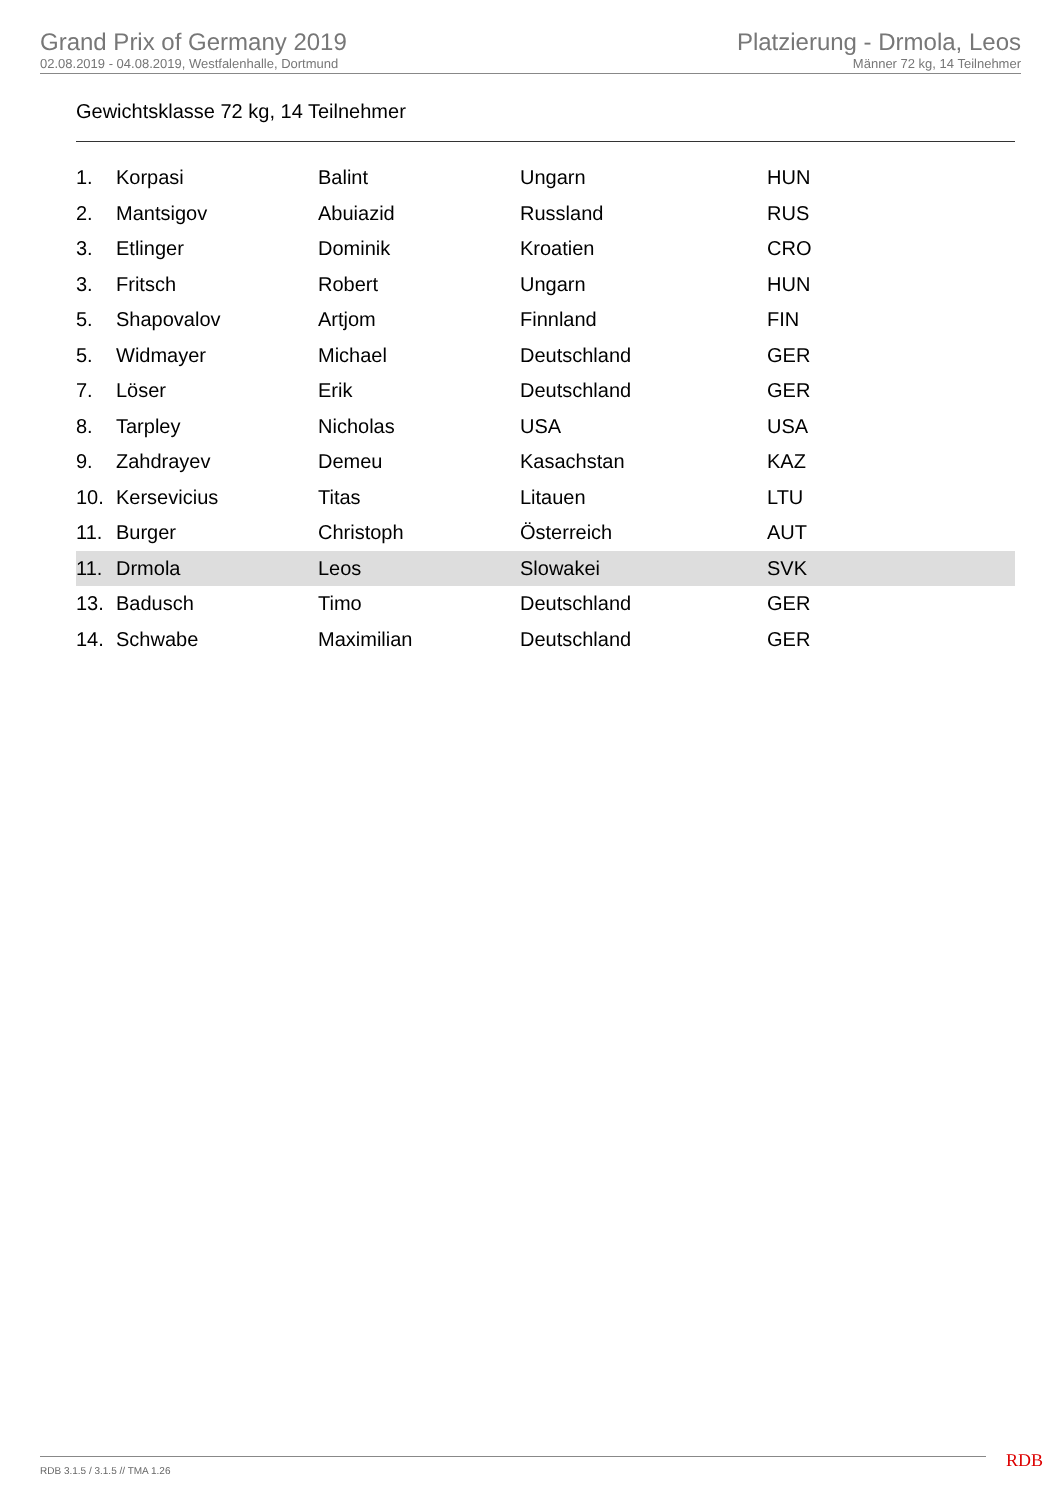Grand Prix of Germany 2019
02.08.2019 - 04.08.2019, Westfalenhalle, Dortmund
Platzierung - Drmola, Leos
Männer 72 kg, 14 Teilnehmer
Gewichtsklasse 72 kg, 14 Teilnehmer
| 1. | Korpasi | Balint | Ungarn | HUN |
| 2. | Mantsigov | Abuiazid | Russland | RUS |
| 3. | Etlinger | Dominik | Kroatien | CRO |
| 3. | Fritsch | Robert | Ungarn | HUN |
| 5. | Shapovalov | Artjom | Finnland | FIN |
| 5. | Widmayer | Michael | Deutschland | GER |
| 7. | Löser | Erik | Deutschland | GER |
| 8. | Tarpley | Nicholas | USA | USA |
| 9. | Zahdrayev | Demeu | Kasachstan | KAZ |
| 10. | Kersevicius | Titas | Litauen | LTU |
| 11. | Burger | Christoph | Österreich | AUT |
| 11. | Drmola | Leos | Slowakei | SVK |
| 13. | Badusch | Timo | Deutschland | GER |
| 14. | Schwabe | Maximilian | Deutschland | GER |
RDB 3.1.5 / 3.1.5 // TMA 1.26 RDB